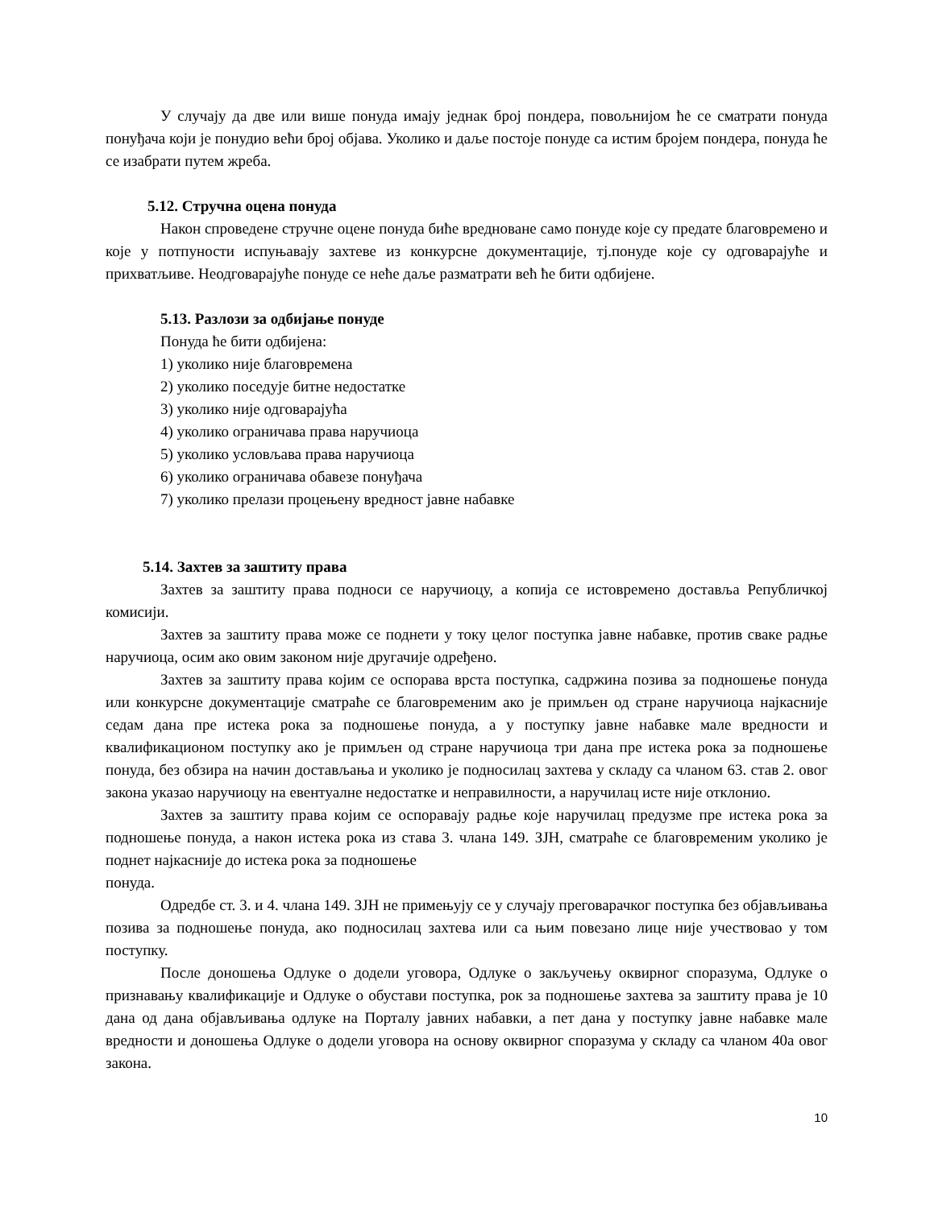У случају да две или више понуда имају једнак број пондера, повољнијом ће се сматрати понуда понуђача који је понудио већи број објава. Уколико и даље постоје понуде са истим бројем пондера, понуда ће се изабрати путем жреба.
5.12. Стручна оцена понуда
Након спроведене стручне оцене понуда биће вредноване само понуде које су предате благовремено и које у потпуности испуњавају захтеве из конкурсне документације, тј.понуде које су одговарајуће и прихватљиве. Неодговарајуће понуде се неће даље разматрати већ ће бити одбијене.
5.13. Разлози за одбијање понуде
Понуда ће бити одбијена:
1) уколико није благовремена
2) уколико поседује битне недостатке
3) уколико није одговарајућа
4) уколико ограничава права наручиоца
5) уколико условљава права наручиоца
6) уколико ограничава обавезе понуђача
7) уколико прелази процењену вредност јавне набавке
5.14. Захтев за заштиту права
Захтев за заштиту права подноси се наручиоцу, а копија се истовремено доставља Републичкој комисији.
Захтев за заштиту права може се поднети у току целог поступка јавне набавке, против сваке радње наручиоца, осим ако овим законом није другачије одређено.
Захтев за заштиту права којим се оспорава врста поступка, садржина позива за подношење понуда или конкурсне документације сматраће се благовременим ако је примљен од стране наручиоца најкасније седам дана пре истека рока за подношење понуда, а у поступку јавне набавке мале вредности и квалификационом поступку ако је примљен од стране наручиоца три дана пре истека рока за подношење понуда, без обзира на начин достављања и уколико је подносилац захтева у складу са чланом 63. став 2. овог закона указао наручиоцу на евентуалне недостатке и неправилности, а наручилац исте није отклонио.
Захтев за заштиту права којим се оспоравају радње које наручилац предузме пре истека рока за подношење понуда, а након истека рока из става 3. члана 149. ЗЈН, сматраће се благовременим уколико је поднет најкасније до истека рока за подношење
понуда.
Одредбе ст. 3. и 4. члана 149. ЗЈН не примењују се у случају преговарачког поступка без објављивања позива за подношење понуда, ако подносилац захтева или са њим повезано лице није учествовао у том поступку.
После доношења Одлуке о додели уговора, Одлуке о закључењу оквирног споразума, Одлуке о признавању квалификације и Одлуке о обустави поступка, рок за подношење захтева за заштиту права је 10 дана од дана објављивања одлуке на Порталу јавних набавки, а пет дана у поступку јавне набавке мале вредности и доношења Одлуке о додели уговора на основу оквирног споразума у складу са чланом 40а овог закона.
10